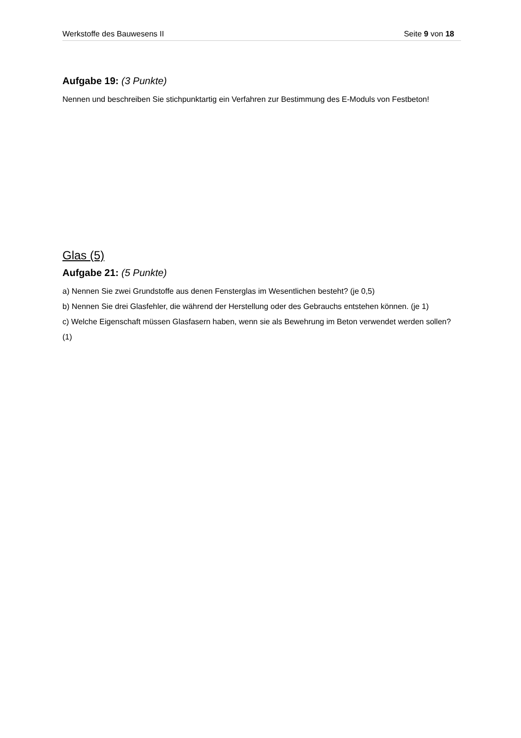Werkstoffe des Bauwesens II Seite 9 von 18
Aufgabe 19: (3 Punkte)
Nennen und beschreiben Sie stichpunktartig ein Verfahren zur Bestimmung des E-Moduls von Festbeton!
Glas (5)
Aufgabe 21: (5 Punkte)
a) Nennen Sie zwei Grundstoffe aus denen Fensterglas im Wesentlichen besteht? (je 0,5)
b) Nennen Sie drei Glasfehler, die während der Herstellung oder des Gebrauchs entstehen können. (je 1)
c) Welche Eigenschaft müssen Glasfasern haben, wenn sie als Bewehrung im Beton verwendet werden sollen? (1)